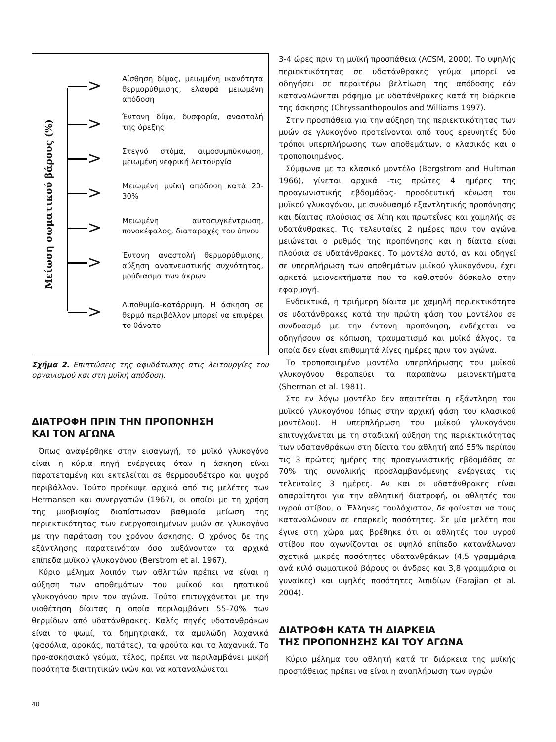Μείωση σωματικού βάρους (%)
>
Αίσθηση δίψας, μειωμένη ικανότητα θερμορύθμισης, ελαφρά μειωμένη απόδοση
>
Έντονη δίψα, δυσφορία, αναστολή της όρεξης
>
Στεγνό στόμα, αιμοσυμπύκνωση, μειωμένη νεφρική λειτουργία
>
Μειωμένη μυϊκή απόδοση κατά 20-30%
>
Μειωμένη αυτοσυγκέντρωση, πονοκέφαλος, διαταραχές του ύπνου
>
Έντονη αναστολή θερμορύθμισης, αύξηση αναπνευστικής συχνότητας, μούδιασμα των άκρων
>
Λιποθυμία-κατάρριψη. Η άσκηση σε θερμό περιβάλλον μπορεί να επιφέρει το θάνατο
Σχήμα 2. Επιπτώσεις της αφυδάτωσης στις λειτουργίες του οργανισμού και στη μυϊκή απόδοση.
ΔΙΑΤΡΟΦΗ ΠΡΙΝ ΤΗΝ ΠΡΟΠΟΝΗΣΗ
ΚΑΙ ΤΟΝ ΑΓΩΝΑ
Όπως αναφέρθηκε στην εισαγωγή, το μυϊκό γλυκογόνο είναι η κύρια πηγή ενέργειας όταν η άσκηση είναι παρατεταμένη και εκτελείται σε θερμοουδέτερο και ψυχρό περιβάλλον. Τούτο προέκυψε αρχικά από τις μελέτες των Hermansen και συνεργατών (1967), οι οποίοι με τη χρήση της μυοβιοψίας διαπίστωσαν βαθμιαία μείωση της περιεκτικότητας των ενεργοποιημένων μυών σε γλυκογόνο με την παράταση του χρόνου άσκησης. Ο χρόνος δε της εξάντλησης παρατεινόταν όσο αυξάνονταν τα αρχικά επίπεδα μυϊκού γλυκογόνου (Berstrom et al. 1967).
Κύριο μέλημα λοιπόν των αθλητών πρέπει να είναι η αύξηση των αποθεμάτων του μυϊκού και ηπατικού γλυκογόνου πριν τον αγώνα. Τούτο επιτυγχάνεται με την υιοθέτηση δίαιτας η οποία περιλαμβάνει 55-70% των θερμίδων από υδατάνθρακες. Καλές πηγές υδατανθράκων είναι το ψωμί, τα δημητριακά, τα αμυλώδη λαχανικά (φασόλια, αρακάς, πατάτες), τα φρούτα και τα λαχανικά. Το προ-ασκησιακό γεύμα, τέλος, πρέπει να περιλαμβάνει μικρή ποσότητα διαιτητικών ινών και να καταναλώνεται
3-4 ώρες πριν τη μυϊκή προσπάθεια (ACSM, 2000). Το υψηλής περιεκτικότητας σε υδατάνθρακες γεύμα μπορεί να οδηγήσει σε περαιτέρω βελτίωση της απόδοσης εάν καταναλώνεται ρόφημα με υδατάνθρακες κατά τη διάρκεια της άσκησης (Chryssanthopoulos and Williams 1997).
Στην προσπάθεια για την αύξηση της περιεκτικότητας των μυών σε γλυκογόνο προτείνονται από τους ερευνητές δύο τρόποι υπερπλήρωσης των αποθεμάτων, ο κλασικός και ο τροποποιημένος.
Σύμφωνα με το κλασικό μοντέλο (Bergstrom and Hultman 1966), γίνεται αρχικά -τις πρώτες 4 ημέρες της προαγωνιστικής εβδομάδας- προοδευτική κένωση του μυϊκού γλυκογόνου, με συνδυασμό εξαντλητικής προπόνησης και δίαιτας πλούσιας σε λίπη και πρωτεΐνες και χαμηλής σε υδατάνθρακες. Τις τελευταίες 2 ημέρες πριν τον αγώνα μειώνεται ο ρυθμός της προπόνησης και η δίαιτα είναι πλούσια σε υδατάνθρακες. Το μοντέλο αυτό, αν και οδηγεί σε υπερπλήρωση των αποθεμάτων μυϊκού γλυκογόνου, έχει αρκετά μειονεκτήματα που το καθιστούν δύσκολο στην εφαρμογή.
Ενδεικτικά, η τριήμερη δίαιτα με χαμηλή περιεκτικότητα σε υδατάνθρακες κατά την πρώτη φάση του μοντέλου σε συνδυασμό με την έντονη προπόνηση, ενδέχεται να οδηγήσουν σε κόπωση, τραυματισμό και μυϊκό άλγος, τα οποία δεν είναι επιθυμητά λίγες ημέρες πριν τον αγώνα.
Το τροποποιημένο μοντέλο υπερπλήρωσης του μυϊκού γλυκογόνου θεραπεύει τα παραπάνω μειονεκτήματα (Sherman et al. 1981).
Στο εν λόγω μοντέλο δεν απαιτείται η εξάντληση του μυϊκού γλυκογόνου (όπως στην αρχική φάση του κλασικού μοντέλου). Η υπερπλήρωση του μυϊκού γλυκογόνου επιτυγχάνεται με τη σταδιακή αύξηση της περιεκτικότητας των υδατανθράκων στη δίαιτα του αθλητή από 55% περίπου τις 3 πρώτες ημέρες της προαγωνιστικής εβδομάδας σε 70% της συνολικής προσλαμβανόμενης ενέργειας τις τελευταίες 3 ημέρες. Αν και οι υδατάνθρακες είναι απαραίτητοι για την αθλητική διατροφή, οι αθλητές του υγρού στίβου, οι Έλληνες τουλάχιστον, δε φαίνεται να τους καταναλώνουν σε επαρκείς ποσότητες. Σε μία μελέτη που έγινε στη χώρα μας βρέθηκε ότι οι αθλητές του υγρού στίβου που αγωνίζονται σε υψηλό επίπεδο κατανάλωναν σχετικά μικρές ποσότητες υδατανθράκων (4,5 γραμμάρια ανά κιλό σωματικού βάρους οι άνδρες και 3,8 γραμμάρια οι γυναίκες) και υψηλές ποσότητες λιπιδίων (Farajian et al. 2004).
ΔΙΑΤΡΟΦΗ ΚΑΤΑ ΤΗ ΔΙΑΡΚΕΙΑ
ΤΗΣ ΠΡΟΠΟΝΗΣΗΣ ΚΑΙ ΤΟΥ ΑΓΩΝΑ
Κύριο μέλημα του αθλητή κατά τη διάρκεια της μυϊκής προσπάθειας πρέπει να είναι η αναπλήρωση των υγρών
40